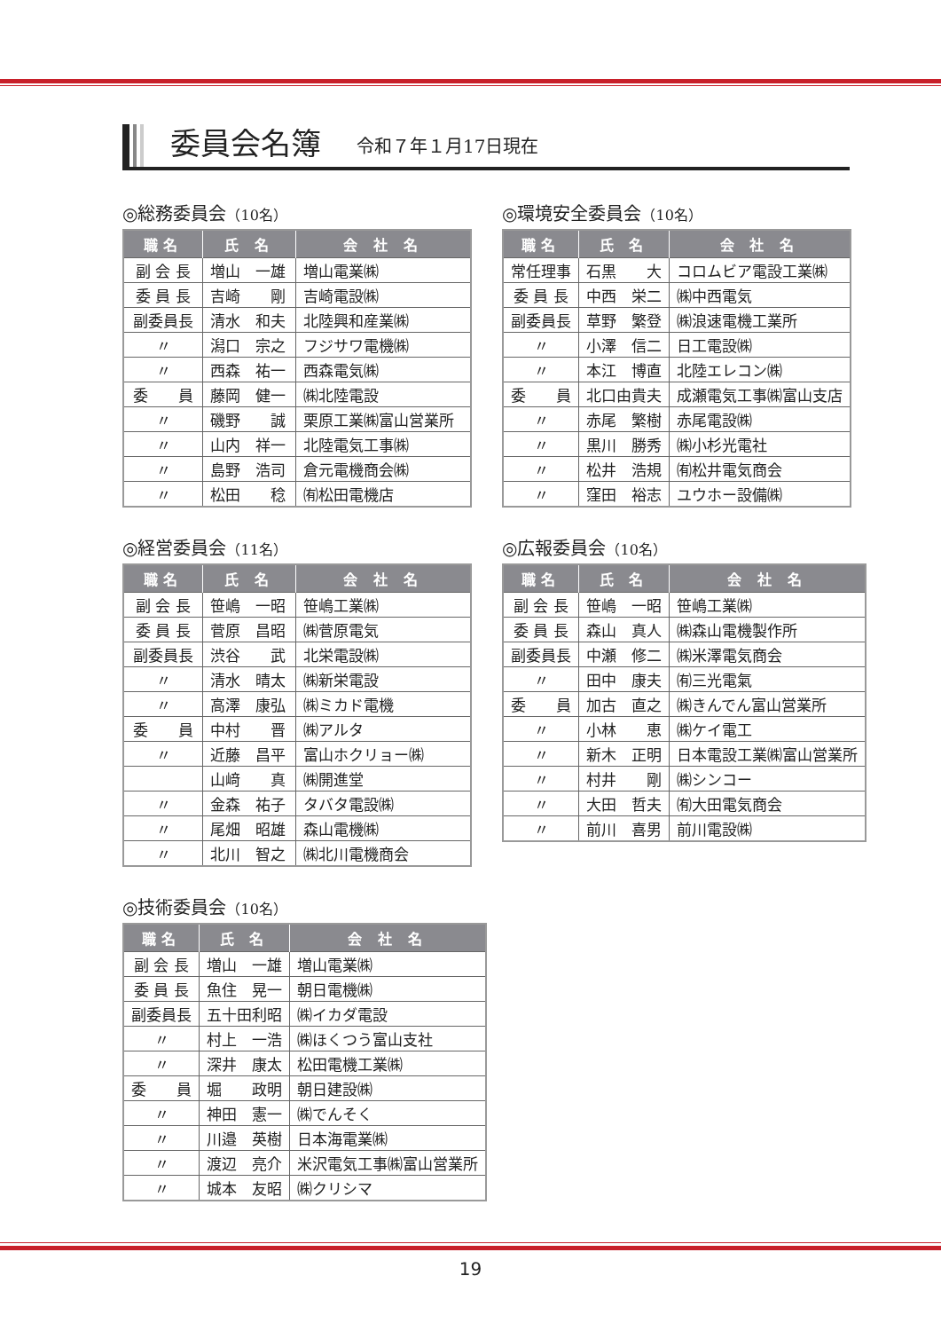委員会名簿
令和７年１月17日現在
◎総務委員会（10名）
| 職名 | 氏 名 | 会 社 名 |
| --- | --- | --- |
| 副 会 長 | 増山 一雄 | 増山電業㈱ |
| 委 員 長 | 吉崎 剛 | 吉崎電設㈱ |
| 副委員長 | 清水 和夫 | 北陸興和産業㈱ |
| 〃 | 潟口 宗之 | フジサワ電機㈱ |
| 〃 | 西森 祐一 | 西森電気㈱ |
| 委 員 | 藤岡 健一 | ㈱北陸電設 |
| 〃 | 磯野 誠 | 栗原工業㈱富山営業所 |
| 〃 | 山内 祥一 | 北陸電気工事㈱ |
| 〃 | 島野 浩司 | 倉元電機商会㈱ |
| 〃 | 松田 稔 | ㈲松田電機店 |
◎環境安全委員会（10名）
| 職名 | 氏 名 | 会 社 名 |
| --- | --- | --- |
| 常任理事 | 石黒 大 | コロムビア電設工業㈱ |
| 委 員 長 | 中西 栄二 | ㈱中西電気 |
| 副委員長 | 草野 繁登 | ㈱浪速電機工業所 |
| 〃 | 小澤 信二 | 日工電設㈱ |
| 〃 | 本江 博直 | 北陸エレコン㈱ |
| 委 員 | 北口由貴夫 | 成瀬電気工事㈱富山支店 |
| 〃 | 赤尾 繁樹 | 赤尾電設㈱ |
| 〃 | 黒川 勝秀 | ㈱小杉光電社 |
| 〃 | 松井 浩規 | ㈲松井電気商会 |
| 〃 | 窪田 裕志 | ユウホー設備㈱ |
◎経営委員会（11名）
| 職名 | 氏 名 | 会 社 名 |
| --- | --- | --- |
| 副 会 長 | 笹嶋 一昭 | 笹嶋工業㈱ |
| 委 員 長 | 菅原 昌昭 | ㈱菅原電気 |
| 副委員長 | 渋谷 武 | 北栄電設㈱ |
| 〃 | 清水 晴太 | ㈱新栄電設 |
| 〃 | 高澤 康弘 | ㈱ミカド電機 |
| 委 員 | 中村 晋 | ㈱アルタ |
| 〃 | 近藤 昌平 | 富山ホクリョー㈱ |
| | 山﨑 真 | ㈱開進堂 |
| 〃 | 金森 祐子 | タバタ電設㈱ |
| 〃 | 尾畑 昭雄 | 森山電機㈱ |
| 〃 | 北川 智之 | ㈱北川電機商会 |
◎広報委員会（10名）
| 職名 | 氏 名 | 会 社 名 |
| --- | --- | --- |
| 副 会 長 | 笹嶋 一昭 | 笹嶋工業㈱ |
| 委 員 長 | 森山 真人 | ㈱森山電機製作所 |
| 副委員長 | 中瀬 修二 | ㈱米澤電気商会 |
| 〃 | 田中 康夫 | ㈲三光電氣 |
| 委 員 | 加古 直之 | ㈱きんでん富山営業所 |
| 〃 | 小林 恵 | ㈱ケイ電工 |
| 〃 | 新木 正明 | 日本電設工業㈱富山営業所 |
| 〃 | 村井 剛 | ㈱シンコー |
| 〃 | 大田 哲夫 | ㈲大田電気商会 |
| 〃 | 前川 喜男 | 前川電設㈱ |
◎技術委員会（10名）
| 職名 | 氏 名 | 会 社 名 |
| --- | --- | --- |
| 副 会 長 | 増山 一雄 | 増山電業㈱ |
| 委 員 長 | 魚住 晃一 | 朝日電機㈱ |
| 副委員長 | 五十田利昭 | ㈱イカダ電設 |
| 〃 | 村上 一浩 | ㈱ほくつう富山支社 |
| 〃 | 深井 康太 | 松田電機工業㈱ |
| 委 員 | 堀 政明 | 朝日建設㈱ |
| 〃 | 神田 憲一 | ㈱でんそく |
| 〃 | 川邉 英樹 | 日本海電業㈱ |
| 〃 | 渡辺 亮介 | 米沢電気工事㈱富山営業所 |
| 〃 | 城本 友昭 | ㈱クリシマ |
19